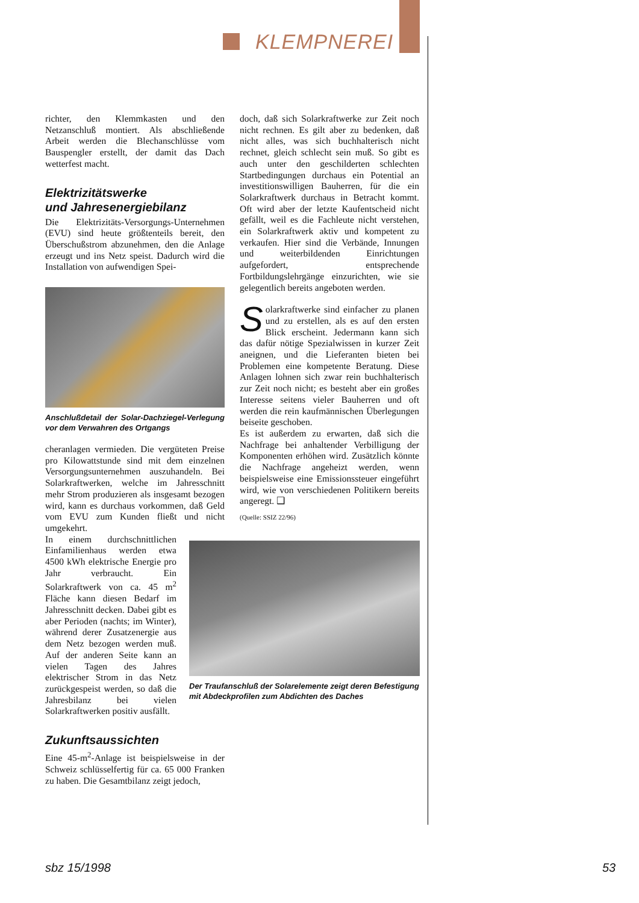KLEMPNEREI
richter, den Klemmkasten und den Netzanschluß montiert. Als abschließende Arbeit werden die Blechanschlüsse vom Bauspengler erstellt, der damit das Dach wetterfest macht.
Elektrizitätswerke
und Jahresenergiebilanz
Die Elektrizitäts-Versorgungs-Unternehmen (EVU) sind heute größtenteils bereit, den Überschußstrom abzunehmen, den die Anlage erzeugt und ins Netz speist. Dadurch wird die Installation von aufwendigen Spei-
Anschlußdetail der Solar-Dachziegel-Verlegung vor dem Verwahren des Ortgangs
cheranlagen vermieden. Die vergüteten Preise pro Kilowattstunde sind mit dem einzelnen Versorgungsunternehmen auszuhandeln. Bei Solarkraftwerken, welche im Jahresschnitt mehr Strom produzieren als insgesamt bezogen wird, kann es durchaus vorkommen, daß Geld vom EVU zum Kunden fließt und nicht umgekehrt.
In einem durchschnittlichen Einfamilienhaus werden etwa 4500 kWh elektrische Energie pro Jahr verbraucht. Ein Solarkraftwerk von ca. 45 m<sup>2</sup> Fläche kann diesen Bedarf im Jahresschnitt decken. Dabei gibt es aber Perioden (nachts; im Winter), während derer Zusatzenergie aus dem Netz bezogen werden muß. Auf der anderen Seite kann an vielen Tagen des Jahres elektrischer Strom in das Netz zurückgespeist werden, so daß die Jahresbilanz bei vielen Solarkraftwerken positiv ausfällt.
Zukunftsaussichten
Eine 45-m<sup>2</sup>-Anlage ist beispielsweise in der Schweiz schlüsselfertig für ca. 65 000 Franken zu haben. Die Gesamtbilanz zeigt jedoch,
doch, daß sich Solarkraftwerke zur Zeit noch nicht rechnen. Es gilt aber zu bedenken, daß nicht alles, was sich buchhalterisch nicht rechnet, gleich schlecht sein muß. So gibt es auch unter den geschilderten schlechten Startbedingungen durchaus ein Potential an investitionswilligen Bauherren, für die ein Solarkraftwerk durchaus in Betracht kommt. Oft wird aber der letzte Kaufentscheid nicht gefällt, weil es die Fachleute nicht verstehen, ein Solarkraftwerk aktiv und kompetent zu verkaufen. Hier sind die Verbände, Innungen und weiterbildenden Einrichtungen aufgefordert, entsprechende Fortbildungslehrgänge einzurichten, wie sie gelegentlich bereits angeboten werden.
Solarkraftwerke sind einfacher zu planen und zu erstellen, als es auf den ersten Blick erscheint. Jedermann kann sich das dafür nötige Spezialwissen in kurzer Zeit aneignen, und die Lieferanten bieten bei Problemen eine kompetente Beratung. Diese Anlagen lohnen sich zwar rein buchhalterisch zur Zeit noch nicht; es besteht aber ein großes Interesse seitens vieler Bauherren und oft werden die rein kaufmännischen Überlegungen beiseite geschoben.
Es ist außerdem zu erwarten, daß sich die Nachfrage bei anhaltender Verbilligung der Komponenten erhöhen wird. Zusätzlich könnte die Nachfrage angeheizt werden, wenn beispielsweise eine Emissionssteuer eingeführt wird, wie von verschiedenen Politikern bereits angeregt. ❑
(Quelle: SSIZ 22/96)
Der Traufanschluß der Solarelemente zeigt deren Befestigung mit Abdeckprofilen zum Abdichten des Daches
sbz 15/1998 53